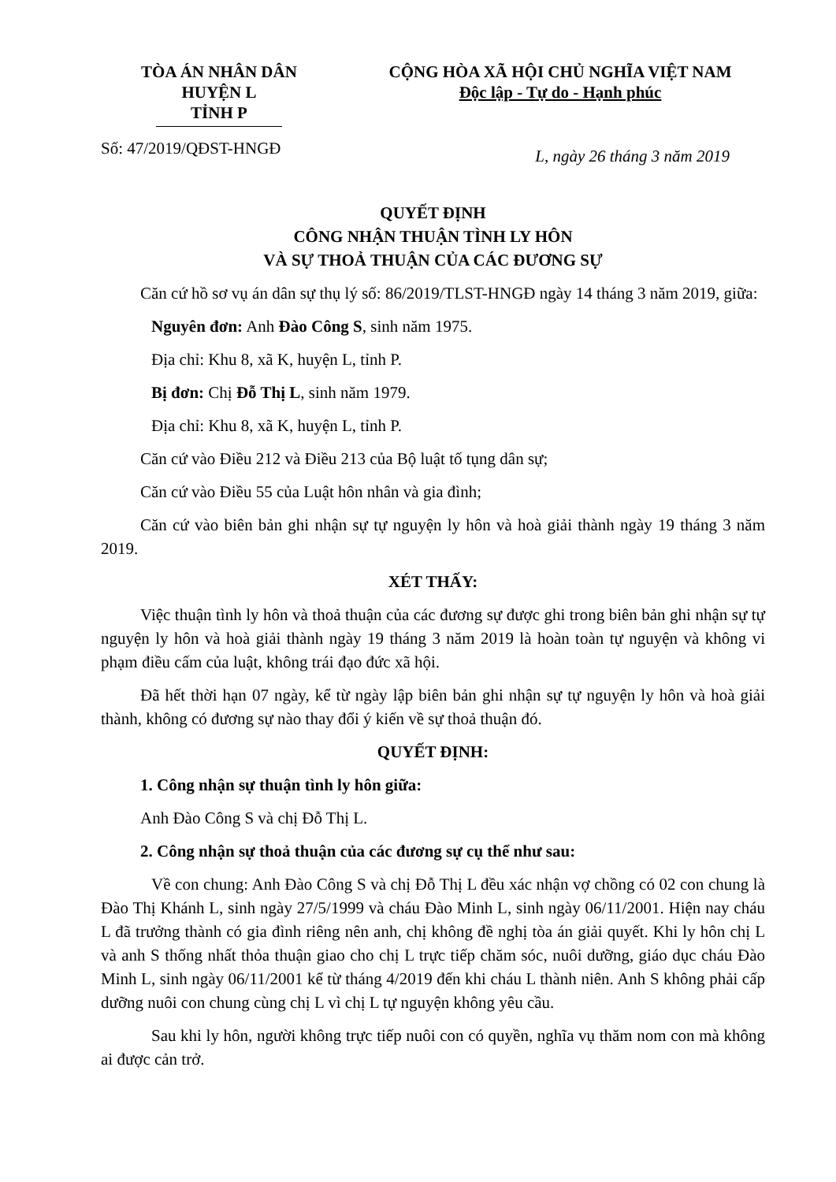TÒA ÁN NHÂN DÂN
HUYỆN L
TỈNH P
CỘNG HÒA XÃ HỘI CHỦ NGHĨA VIỆT NAM
Độc lập - Tự do - Hạnh phúc
Số: 47/2019/QĐST-HNGĐ L, ngày 26 tháng 3 năm 2019
QUYẾT ĐỊNH
CÔNG NHẬN THUẬN TÌNH LY HÔN
VÀ SỰ THOẢ THUẬN CỦA CÁC ĐƯƠNG SỰ
Căn cứ hồ sơ vụ án dân sự thụ lý số: 86/2019/TLST-HNGĐ ngày 14 tháng 3 năm 2019, giữa:
Nguyên đơn: Anh Đào Công S, sinh năm 1975.
Địa chỉ: Khu 8, xã K, huyện L, tỉnh P.
Bị đơn: Chị Đỗ Thị L, sinh năm 1979.
Địa chỉ: Khu 8, xã K, huyện L, tỉnh P.
Căn cứ vào Điều 212 và Điều 213 của Bộ luật tố tụng dân sự;
Căn cứ vào Điều 55 của Luật hôn nhân và gia đình;
Căn cứ vào biên bản ghi nhận sự tự nguyện ly hôn và hoà giải thành ngày 19 tháng 3 năm 2019.
XÉT THẤY:
Việc thuận tình ly hôn và thoả thuận của các đương sự được ghi trong biên bản ghi nhận sự tự nguyện ly hôn và hoà giải thành ngày 19 tháng 3 năm 2019 là hoàn toàn tự nguyện và không vi phạm điều cấm của luật, không trái đạo đức xã hội.
Đã hết thời hạn 07 ngày, kể từ ngày lập biên bản ghi nhận sự tự nguyện ly hôn và hoà giải thành, không có đương sự nào thay đổi ý kiến về sự thoả thuận đó.
QUYẾT ĐỊNH:
1. Công nhận sự thuận tình ly hôn giữa:
Anh Đào Công S và chị Đỗ Thị L.
2. Công nhận sự thoả thuận của các đương sự cụ thể như sau:
Về con chung: Anh Đào Công S và chị Đỗ Thị L đều xác nhận vợ chồng có 02 con chung là Đào Thị Khánh L, sinh ngày 27/5/1999 và cháu Đào Minh L, sinh ngày 06/11/2001. Hiện nay cháu L đã trưởng thành có gia đình riêng nên anh, chị không đề nghị tòa án giải quyết. Khi ly hôn chị L và anh S thống nhất thỏa thuận giao cho chị L trực tiếp chăm sóc, nuôi dưỡng, giáo dục cháu Đào Minh L, sinh ngày 06/11/2001 kể từ tháng 4/2019 đến khi cháu L thành niên. Anh S không phải cấp dưỡng nuôi con chung cùng chị L vì chị L tự nguyện không yêu cầu.
Sau khi ly hôn, người không trực tiếp nuôi con có quyền, nghĩa vụ thăm nom con mà không ai được cản trở.